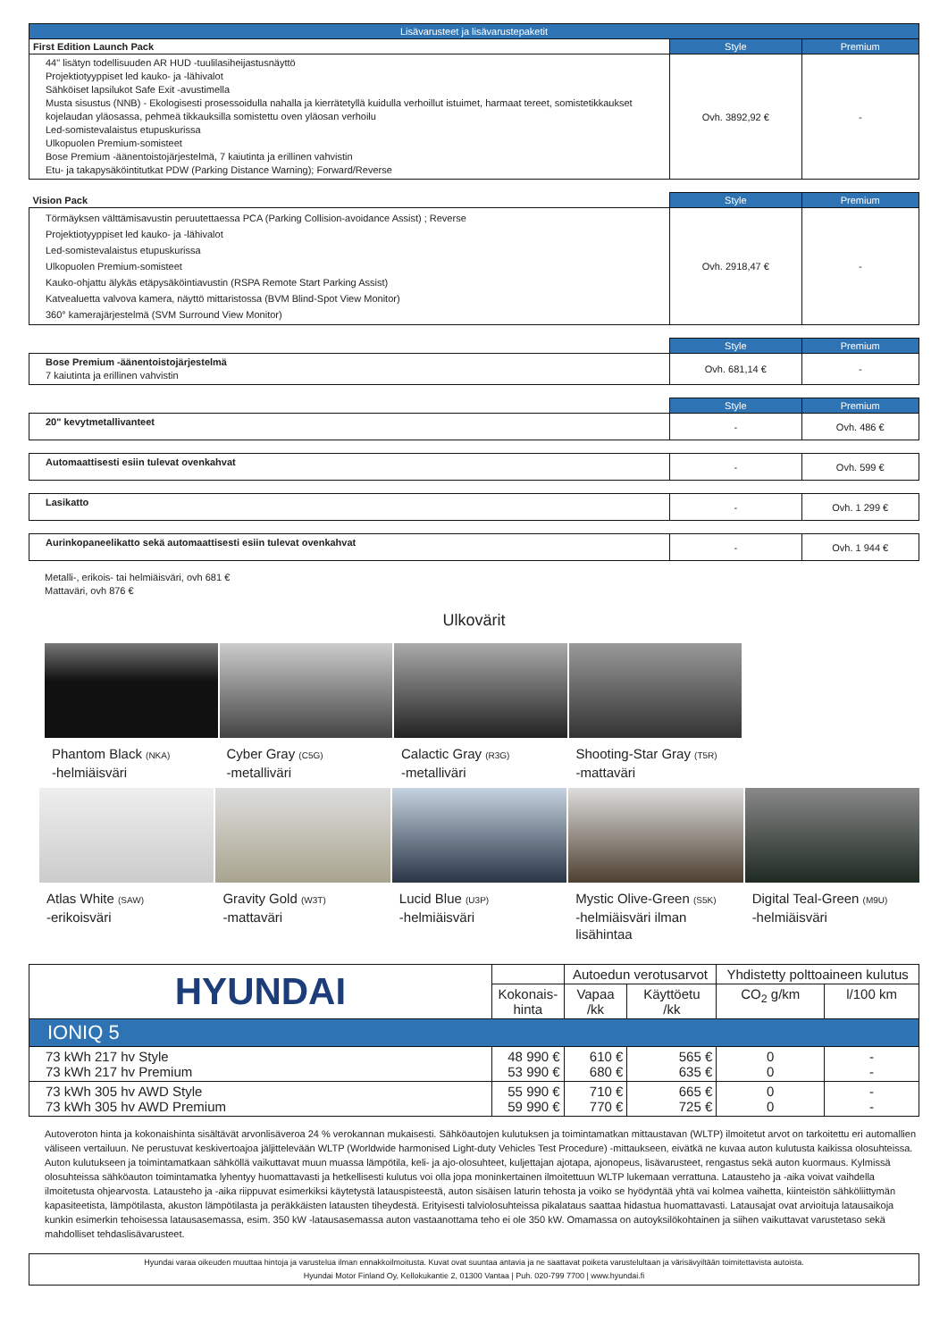| Lisävarusteet ja lisävarustepaketit | | |
| --- | --- | --- |
| First Edition Launch Pack | Style | Premium |
| 44" lisätyn todellisuuden AR HUD -tuulilasiheijastusnäyttö Projektiotyyppiset led kauko- ja -lähivalot Sähköiset lapsilukot Safe Exit -avustimella Musta sisustus (NNB) - Ekologisesti prosessoidulla nahalla ja kierrätetyllä kuidulla verhoillut istuimet, harmaat tereet, somistetikkaukset kojelaudan yläosassa, pehmeä tikkauksilla somistettu oven yläosan verhoilu Led-somistevalaistus etupuskurissa Ulkopuolen Premium-somisteet Bose Premium -äänentoistojärjestelmä, 7 kaiutinta ja erillinen vahvistin Etu- ja takapysäköintitutkat PDW (Parking Distance Warning); Forward/Reverse | Ovh. 3892,92 € | - |
| Vision Pack | Style | Premium |
| --- | --- | --- |
| Törmäyksen välttämisavustin peruutettaessa PCA (Parking Collision-avoidance Assist) ; Reverse Projektiotyyppiset led kauko- ja -lähivalot Led-somistevalaistus etupuskurissa Ulkopuolen Premium-somisteet Kauko-ohjattu älykäs etäpysäköintiavustin (RSPA Remote Start Parking Assist) Katvealuetta valvova kamera, näyttö mittaristossa (BVM Blind-Spot View Monitor) 360° kamerajärjestelmä (SVM Surround View Monitor) | Ovh. 2918,47 € | - |
| | Style | Premium |
| --- | --- | --- |
| Bose Premium -äänentoistojärjestelmä 7 kaiutinta ja erillinen vahvistin | Ovh. 681,14 € | - |
| | Style | Premium |
| --- | --- | --- |
| 20" kevytmetallivanteet | - | Ovh. 486 € |
| Automaattisesti esiin tulevat ovenkahvat | - | Ovh. 599 € |
| Lasikatto | - | Ovh. 1 299 € |
| Aurinkopaneelikatto sekä automaattisesti esiin tulevat ovenkahvat | - | Ovh. 1 944 € |
Metalli-, erikois- tai helmiäisväri, ovh 681 €
Mattaväri, ovh 876 €
Ulkovärit
Phantom Black (NKA)
-helmiäisväri
Cyber Gray (C5G)
-metalliväri
Calactic Gray (R3G)
-metalliväri
Shooting-Star Gray (T5R)
-mattaväri
Atlas White (SAW)
-erikoisväri
Gravity Gold (W3T)
-mattaväri
Lucid Blue (U3P)
-helmiäisväri
Mystic Olive-Green (S5K)
-helmiäisväri ilman lisähintaa
Digital Teal-Green (M9U)
-helmiäisväri
| HYUNDAI | | Autoedun verotusarvot | | Yhdistetty polttoaineen kulutus | |
| | Kokonais- hinta | Vapaa /kk | Käyttöetu /kk | CO<sub>2</sub> g/km | l/100 km |
| IONIQ 5 | | | | | |
| 73 kWh 217 hv Style 73 kWh 217 hv Premium | 48 990 € 53 990 € | 610 € 680 € | 565 € 635 € | 0 0 | - - |
| 73 kWh 305 hv AWD Style 73 kWh 305 hv AWD Premium | 55 990 € 59 990 € | 710 € 770 € | 665 € 725 € | 0 0 | - - |
Autoveroton hinta ja kokonaishinta sisältävät arvonlisäveroa 24 % verokannan mukaisesti. Sähköautojen kulutuksen ja toimintamatkan mittaustavan (WLTP) ilmoitetut arvot on tarkoitettu eri automallien väliseen vertailuun. Ne perustuvat keskivertoajoa jäljittelevään WLTP (Worldwide harmonised Light-duty Vehicles Test Procedure) -mittaukseen, eivätkä ne kuvaa auton kulutusta kaikissa olosuhteissa. Auton kulutukseen ja toimintamatkaan sähköllä vaikuttavat muun muassa lämpötila, keli- ja ajo-olosuhteet, kuljettajan ajotapa, ajonopeus, lisävarusteet, rengastus sekä auton kuormaus. Kylmissä olosuhteissa sähköauton toimintamatka lyhentyy huomattavasti ja hetkellisesti kulutus voi olla jopa moninkertainen ilmoitettuun WLTP lukemaan verrattuna. Latausteho ja -aika voivat vaihdella ilmoitetusta ohjearvosta. Latausteho ja -aika riippuvat esimerkiksi käytetystä latauspisteestä, auton sisäisen laturin tehosta ja voiko se hyödyntää yhtä vai kolmea vaihetta, kiinteistön sähköliittymän kapasiteetista, lämpötilasta, akuston lämpötilasta ja peräkkäisten latausten tiheydestä. Erityisesti talviolosuhteissa pikalataus saattaa hidastua huomattavasti. Latausajat ovat arvioituja latausaikoja kunkin esimerkin tehoisessa latausasemassa, esim. 350 kW -latausasemassa auton vastaanottama teho ei ole 350 kW. Omamassa on autoyksilökohtainen ja siihen vaikuttavat varustetaso sekä mahdolliset tehdaslisävarusteet.
| Hyundai varaa oikeuden muuttaa hintoja ja varustelua ilman ennakkoilmoitusta. Kuvat ovat suuntaa antavia ja ne saattavat poiketa varustelultaan ja värisävyiltään toimitettavista autoista. Hyundai Motor Finland Oy, Kellokukantie 2, 01300 Vantaa / Puh. 020-799 7700 / www.hyundai.fi |